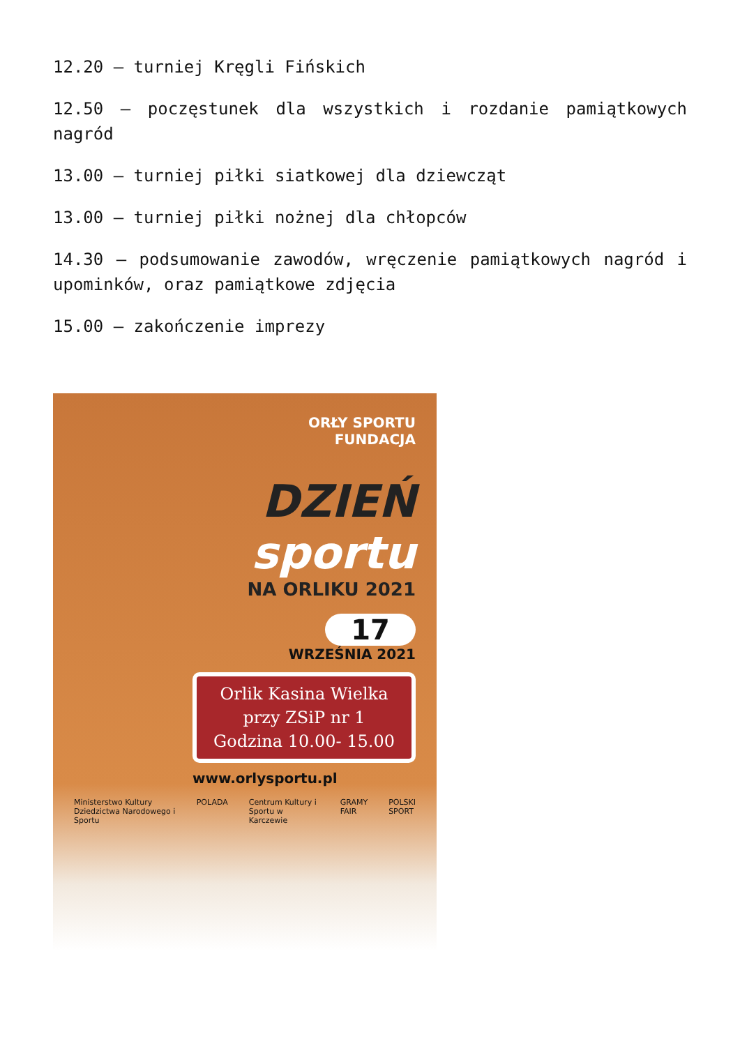12.20 – turniej Kręgli Fińskich
12.50 – poczęstunek dla wszystkich i rozdanie pamiątkowych nagród
13.00 – turniej piłki siatkowej dla dziewcząt
13.00 – turniej piłki nożnej dla chłopców
14.30 – podsumowanie zawodów, wręczenie pamiątkowych nagród i upominków, oraz pamiątkowe zdjęcia
15.00 – zakończenie imprezy
ORŁY SPORTU
FUNDACJA
DZIEŃ
sportu
NA ORLIKU 2021
17
WRZEŚNIA 2021
Orlik Kasina Wielka
przy ZSiP nr 1
Godzina 10.00- 15.00
www.orlysportu.pl
Ministerstwo Kultury Dziedzictwa Narodowego i Sportu POLADA Centrum Kultury i Sportu w Karczewie GRAMY FAIR POLSKI SPORT